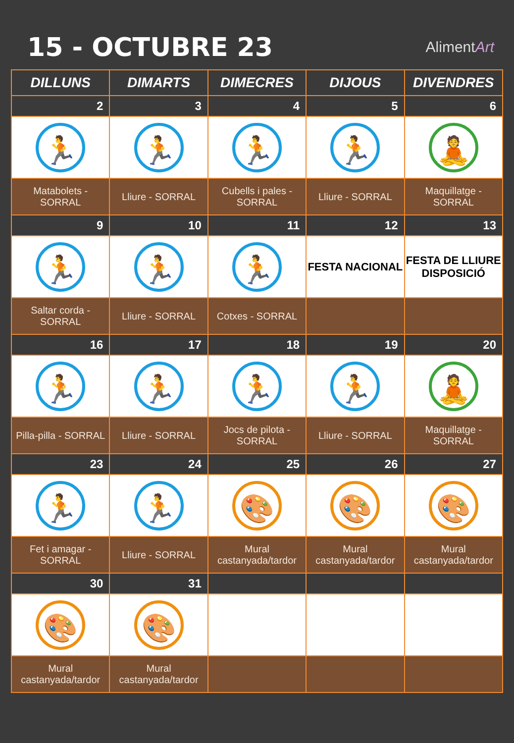15 - OCTUBRE 23
AlimentArt
| DILLUNS | DIMARTS | DIMECRES | DIJOUS | DIVENDRES |
| --- | --- | --- | --- | --- |
| 2 | 3 | 4 | 5 | 6 |
| 🏃 | 🏃 | 🏃 | 🏃 | 🧘 |
| Matabolets - SORRAL | Lliure - SORRAL | Cubells i pales - SORRAL | Lliure - SORRAL | Maquillatge - SORRAL |
| 9 | 10 | 11 | 12 | 13 |
| 🏃 | 🏃 | 🏃 | FESTA NACIONAL | FESTA DE LLIURE DISPOSICIÓ |
| Saltar corda - SORRAL | Lliure - SORRAL | Cotxes - SORRAL | | |
| 16 | 17 | 18 | 19 | 20 |
| 🏃 | 🏃 | 🏃 | 🏃 | 🧘 |
| Pilla-pilla - SORRAL | Lliure - SORRAL | Jocs de pilota - SORRAL | Lliure - SORRAL | Maquillatge - SORRAL |
| 23 | 24 | 25 | 26 | 27 |
| 🏃 | 🏃 | 🎨 | 🎨 | 🎨 |
| Fet i amagar - SORRAL | Lliure - SORRAL | Mural castanyada/tardor | Mural castanyada/tardor | Mural castanyada/tardor |
| 30 | 31 | | | |
| 🎨 | 🎨 | | | |
| Mural castanyada/tardor | Mural castanyada/tardor | | | |